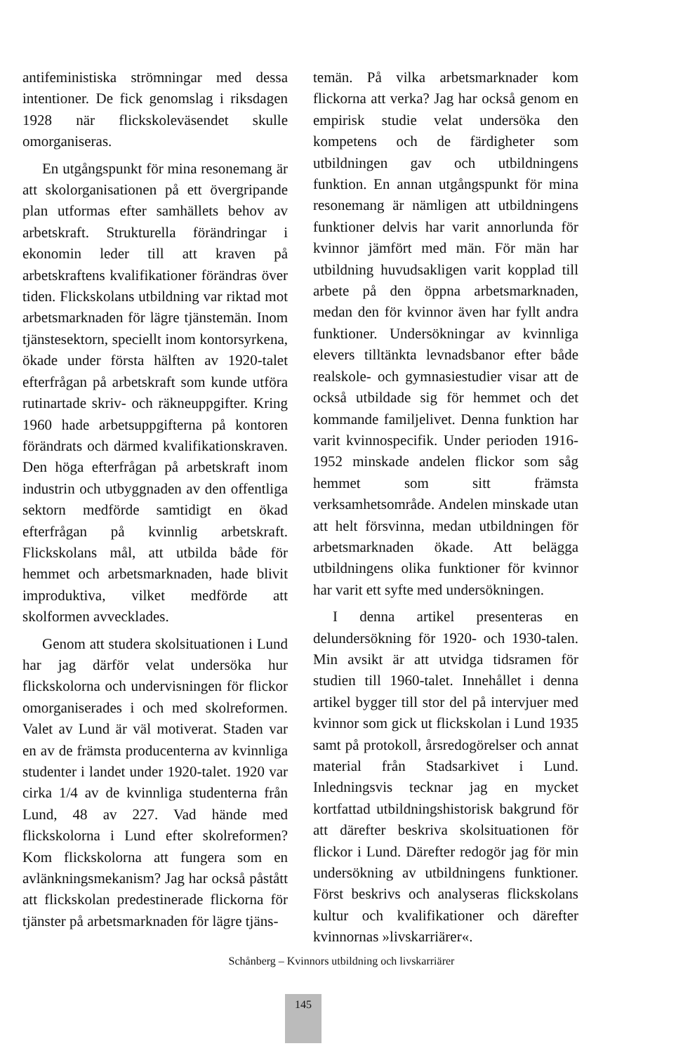antifeministiska strömningar med dessa intentioner. De fick genomslag i riksdagen 1928 när flickskoleväsendet skulle omorganiseras.
En utgångspunkt för mina resonemang är att skolorganisationen på ett övergripande plan utformas efter samhällets behov av arbetskraft. Strukturella förändringar i ekonomin leder till att kraven på arbetskraftens kvalifikationer förändras över tiden. Flickskolans utbildning var riktad mot arbetsmarknaden för lägre tjänstemän. Inom tjänstesektorn, speciellt inom kontorsyrkena, ökade under första hälften av 1920-talet efterfrågan på arbetskraft som kunde utföra rutinartade skriv- och räkneuppgifter. Kring 1960 hade arbetsuppgifterna på kontoren förändrats och därmed kvalifikationskraven. Den höga efterfrågan på arbetskraft inom industrin och utbyggnaden av den offentliga sektorn medförde samtidigt en ökad efterfrågan på kvinnlig arbetskraft. Flickskolans mål, att utbilda både för hemmet och arbetsmarknaden, hade blivit improduktiva, vilket medförde att skolformen avvecklades.
Genom att studera skolsituationen i Lund har jag därför velat undersöka hur flickskolorna och undervisningen för flickor omorganiserades i och med skolreformen. Valet av Lund är väl motiverat. Staden var en av de främsta producenterna av kvinnliga studenter i landet under 1920-talet. 1920 var cirka 1/4 av de kvinnliga studenterna från Lund, 48 av 227. Vad hände med flickskolorna i Lund efter skolreformen? Kom flickskolorna att fungera som en avlänkningsmekanism? Jag har också påstått att flickskolan predestinerade flickorna för tjänster på arbetsmarknaden för lägre tjäns-
temän. På vilka arbetsmarknader kom flickorna att verka? Jag har också genom en empirisk studie velat undersöka den kompetens och de färdigheter som utbildningen gav och utbildningens funktion. En annan utgångspunkt för mina resonemang är nämligen att utbildningens funktioner delvis har varit annorlunda för kvinnor jämfört med män. För män har utbildning huvudsakligen varit kopplad till arbete på den öppna arbetsmarknaden, medan den för kvinnor även har fyllt andra funktioner. Undersökningar av kvinnliga elevers tilltänkta levnadsbanor efter både realskole- och gymnasiestudier visar att de också utbildade sig för hemmet och det kommande familjelivet. Denna funktion har varit kvinnospecifik. Under perioden 1916-1952 minskade andelen flickor som såg hemmet som sitt främsta verksamhetsområde. Andelen minskade utan att helt försvinna, medan utbildningen för arbetsmarknaden ökade. Att belägga utbildningens olika funktioner för kvinnor har varit ett syfte med undersökningen.
I denna artikel presenteras en delundersökning för 1920- och 1930-talen. Min avsikt är att utvidga tidsramen för studien till 1960-talet. Innehållet i denna artikel bygger till stor del på intervjuer med kvinnor som gick ut flickskolan i Lund 1935 samt på protokoll, årsredogörelser och annat material från Stadsarkivet i Lund. Inledningsvis tecknar jag en mycket kortfattad utbildningshistorisk bakgrund för att därefter beskriva skolsituationen för flickor i Lund. Därefter redogör jag för min undersökning av utbildningens funktioner. Först beskrivs och analyseras flickskolans kultur och kvalifikationer och därefter kvinnornas »livskarriärer«.
Schånberg – Kvinnors utbildning och livskarriärer
145